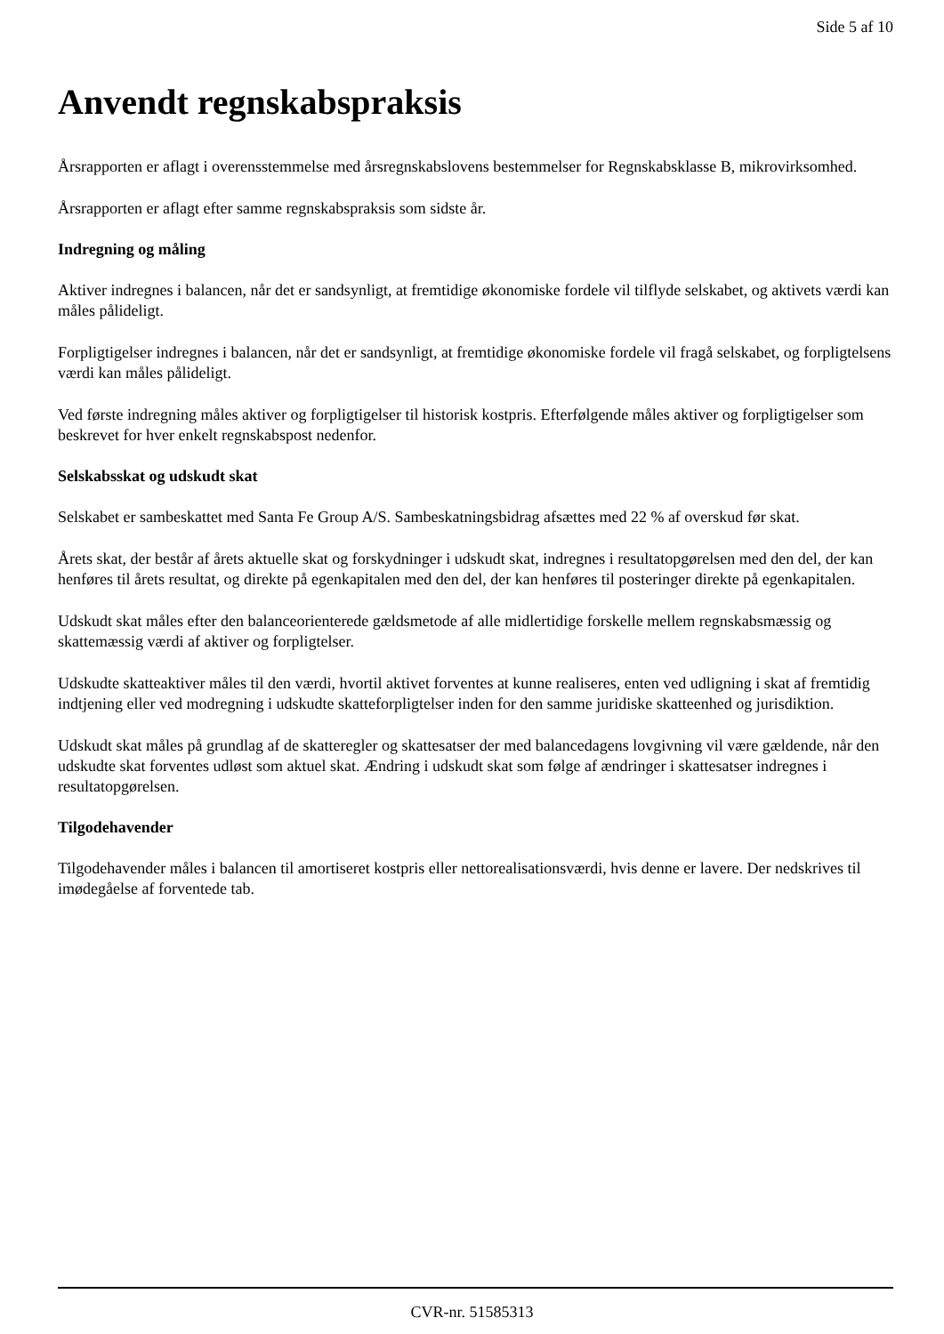Side 5 af 10
Anvendt regnskabspraksis
Årsrapporten er aflagt i overensstemmelse med årsregnskabslovens bestemmelser for Regnskabsklasse B, mikrovirksomhed.
Årsrapporten er aflagt efter samme regnskabspraksis som sidste år.
Indregning og måling
Aktiver indregnes i balancen, når det er sandsynligt, at fremtidige økonomiske fordele vil tilflyde selskabet, og aktivets værdi kan måles pålideligt.
Forpligtigelser indregnes i balancen, når det er sandsynligt, at fremtidige økonomiske fordele vil fragå selskabet, og forpligtelsens værdi kan måles pålideligt.
Ved første indregning måles aktiver og forpligtigelser til historisk kostpris. Efterfølgende måles aktiver og forpligtigelser som beskrevet for hver enkelt regnskabspost nedenfor.
Selskabsskat og udskudt skat
Selskabet er sambeskattet med Santa Fe Group A/S. Sambeskatningsbidrag afsættes med 22 % af overskud før skat.
Årets skat, der består af årets aktuelle skat og forskydninger i udskudt skat, indregnes i resultatopgørelsen med den del, der kan henføres til årets resultat, og direkte på egenkapitalen med den del, der kan henføres til posteringer direkte på egenkapitalen.
Udskudt skat måles efter den balanceorienterede gældsmetode af alle midlertidige forskelle mellem regnskabsmæssig og skattemæssig værdi af aktiver og forpligtelser.
Udskudte skatteaktiver måles til den værdi, hvortil aktivet forventes at kunne realiseres, enten ved udligning i skat af fremtidig indtjening eller ved modregning i udskudte skatteforpligtelser inden for den samme juridiske skatteenhed og jurisdiktion.
Udskudt skat måles på grundlag af de skatteregler og skattesatser der med balancedagens lovgivning vil være gældende, når den udskudte skat forventes udløst som aktuel skat. Ændring i udskudt skat som følge af ændringer i skattesatser indregnes i resultatopgørelsen.
Tilgodehavender
Tilgodehavender måles i balancen til amortiseret kostpris eller nettorealisationsværdi, hvis denne er lavere. Der nedskrives til imødegåelse af forventede tab.
CVR-nr. 51585313